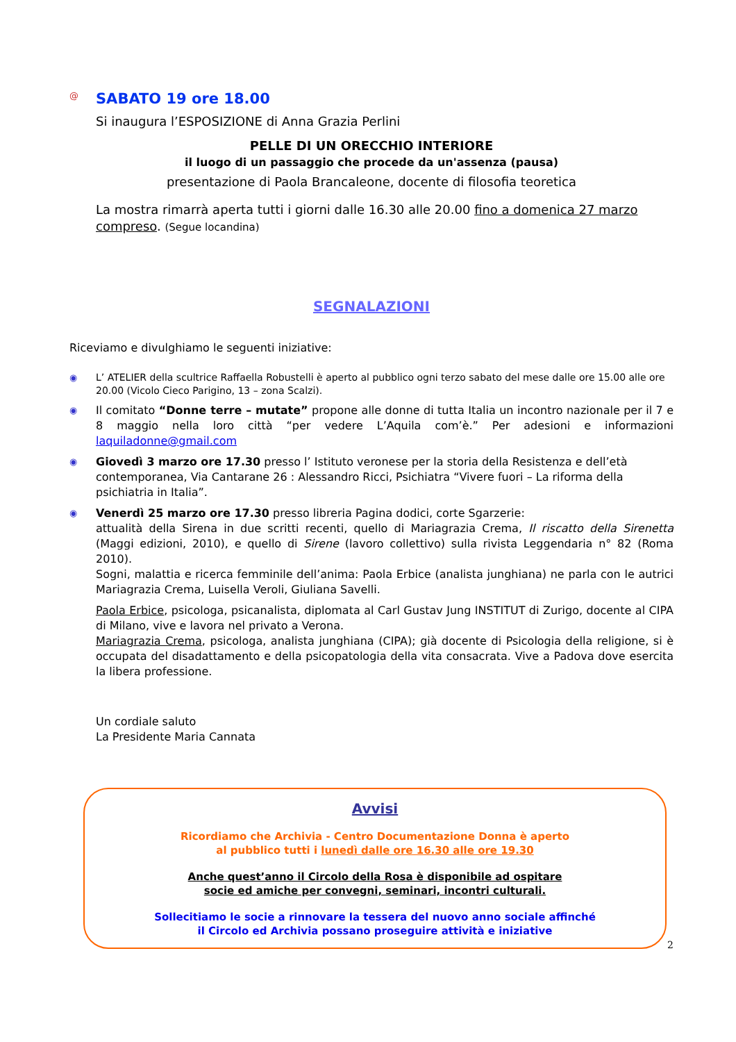@
SABATO 19 ore 18.00
Si inaugura l’ESPOSIZIONE di Anna Grazia Perlini
PELLE DI UN ORECCHIO INTERIORE
il luogo di un passaggio che procede da un'assenza (pausa)
presentazione di Paola Brancaleone, docente di filosofia teoretica
La mostra rimarrà aperta tutti i giorni dalle 16.30 alle 20.00 fino a domenica 27 marzo compreso. (Segue locandina)
SEGNALAZIONI
Riceviamo e divulghiamo le seguenti iniziative:
◉ L’ ATELIER della scultrice Raffaella Robustelli è aperto al pubblico ogni terzo sabato del mese dalle ore 15.00 alle ore 20.00 (Vicolo Cieco Parigino, 13 – zona Scalzi).
◉
Il comitato “Donne terre – mutate” propone alle donne di tutta Italia un incontro nazionale per il 7 e 8 maggio nella loro città “per vedere L’Aquila com’è.” Per adesioni e informazioni laquiladonne@gmail.com
◉
Giovedì 3 marzo ore 17.30 presso l’ Istituto veronese per la storia della Resistenza e dell’età contemporanea, Via Cantarane 26 : Alessandro Ricci, Psichiatra “Vivere fuori – La riforma della psichiatria in Italia”.
◉
Venerdì 25 marzo ore 17.30 presso libreria Pagina dodici, corte Sgarzerie:
attualità della Sirena in due scritti recenti, quello di Mariagrazia Crema, Il riscatto della Sirenetta (Maggi edizioni, 2010), e quello di Sirene (lavoro collettivo) sulla rivista Leggendaria n° 82 (Roma 2010).
Sogni, malattia e ricerca femminile dell’anima: Paola Erbice (analista junghiana) ne parla con le autrici Mariagrazia Crema, Luisella Veroli, Giuliana Savelli.
Paola Erbice, psicologa, psicanalista, diplomata al Carl Gustav Jung INSTITUT di Zurigo, docente al CIPA di Milano, vive e lavora nel privato a Verona.
Mariagrazia Crema, psicologa, analista junghiana (CIPA); già docente di Psicologia della religione, si è occupata del disadattamento e della psicopatologia della vita consacrata. Vive a Padova dove esercita la libera professione.
Un cordiale saluto
La Presidente Maria Cannata
Avvisi
Ricordiamo che Archivia - Centro Documentazione Donna è aperto
al pubblico tutti i lunedì dalle ore 16.30 alle ore 19.30
Anche quest’anno il Circolo della Rosa è disponibile ad ospitare
socie ed amiche per convegni, seminari, incontri culturali.
Sollecitiamo le socie a rinnovare la tessera del nuovo anno sociale affinché
il Circolo ed Archivia possano proseguire attività e iniziative
2